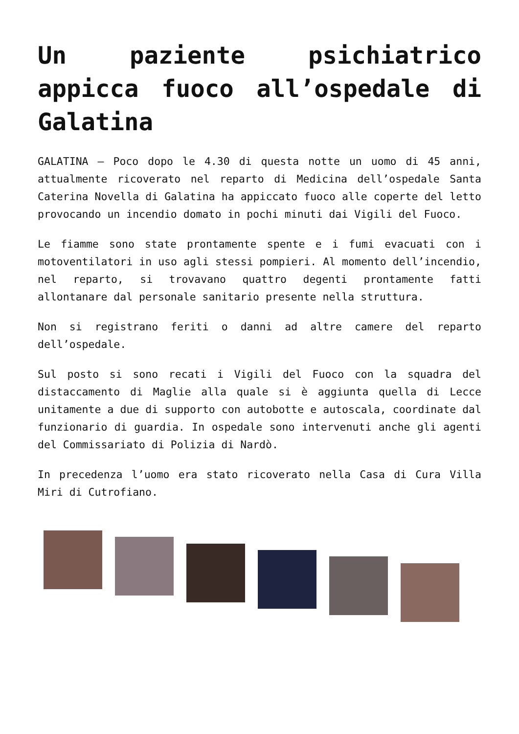Un paziente psichiatrico appicca fuoco all’ospedale di Galatina
GALATINA – Poco dopo le 4.30 di questa notte un uomo di 45 anni, attualmente ricoverato nel reparto di Medicina dell’ospedale Santa Caterina Novella di Galatina ha appiccato fuoco alle coperte del letto provocando un incendio domato in pochi minuti dai Vigili del Fuoco.
Le fiamme sono state prontamente spente e i fumi evacuati con i motoventilatori in uso agli stessi pompieri. Al momento dell’incendio, nel reparto, si trovavano quattro degenti prontamente fatti allontanare dal personale sanitario presente nella struttura.
Non si registrano feriti o danni ad altre camere del reparto dell’ospedale.
Sul posto si sono recati i Vigili del Fuoco con la squadra del distaccamento di Maglie alla quale si è aggiunta quella di Lecce unitamente a due di supporto con autobotte e autoscala, coordinate dal funzionario di guardia. In ospedale sono intervenuti anche gli agenti del Commissariato di Polizia di Nardò.
In precedenza l’uomo era stato ricoverato nella Casa di Cura Villa Miri di Cutrofiano.